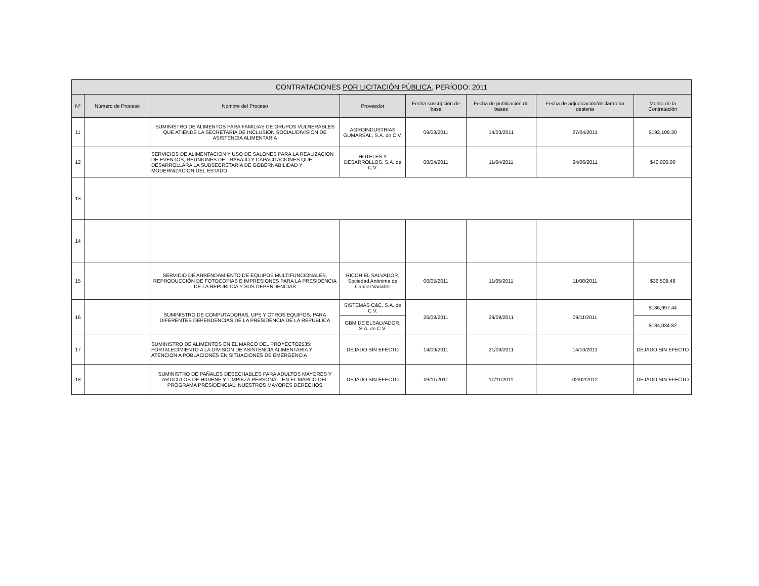| CONTRATACIONES POR LICITACIÓN PÚBLICA, PERÍODO: 2011 | | | | | | | |
| --- | --- | --- | --- | --- | --- | --- | --- |
| N° | Número de Proceso | Nombre del Proceso | Proveedor | Fecha suscripción de base | Fecha de publicación de bases | Fecha de adjudicación/declaratoria desierta | Monto de la Contratación |
| 11 | | SUMINISTRO DE ALIMENTOS PARA FAMILIAS DE GRUPOS VULNERABLES QUE ATIENDE LA SECRETARIA DE INCLUSION SOCIAL/DIVISION DE ASISTENCIA ALIMENTARIA | AGROINDUSTRIAS GUMARSAL, S.A. de C.V. | 09/03/2011 | 14/03/2011 | 27/04/2011 | $192,108.30 |
| 12 | | SERVICIOS DE ALIMENTACION Y USO DE SALONES PARA LA REALIZACION DE EVENTOS, REUNIONES DE TRABAJO Y CAPACITACIONES QUE DESARROLLARA LA SUBSECRETARIA DE GOBERNABILIDAD Y MODERNIZACION DEL ESTADO | HOTELES Y DESARROLLOS, S.A. de C.V. | 08/04/2011 | 11/04/2011 | 24/06/2011 | $40,000.00 |
| 13 | | | | | | | |
| 14 | | | | | | | |
| 15 | | SERVICIO DE ARRENDAMIENTO DE EQUIPOS MULTIFUNCIONALES, REPRODUCCIÓN DE FOTOCOPIAS E IMPRESIONES PARA LA PRESIDENCIA DE LA REPÚBLICA Y SUS DEPENDENCIAS | RICOH EL SALVADOR, Sociedad Anónima de Capital Variable | 06/05/2011 | 11/05/2011 | 11/08/2011 | $36,509.48 |
| 16 | | SUMINISTRO DE COMPUTADORAS, UPS Y OTROS EQUIPOS, PARA DIFERENTES DEPENDENCIAS DE LA PRESIDENCIA DE LA REPUBLICA | SISTEMAS C&C, S.A. de C.V. | 26/08/2011 | 29/08/2011 | 09/11/2011 | $186,997.44 |
| | | | GBM DE ELSALVADOR, S.A. de C.V. | | | | $134,034.82 |
| 17 | | SUMINISTRO DE ALIMENTOS EN EL MARCO DEL PROYECTO2535: FORTALECIMIENTO A LA DIVISION DE ASISTENCIA ALIMENTARIA Y ATENCION A POBLACIONES EN SITUACIONES DE EMERGENCIA | DEJADO SIN EFECTO | 14/09/2011 | 21/09/2011 | 14/10/2011 | DEJADO SIN EFECTO |
| 18 | | SUMINISTRO DE PAÑALES DESECHABLES PARA ADULTOS MAYORES Y ARTICULOS DE HIGIENE Y LIMPIEZA PERSONAL, EN EL MARCO DEL PROGRAMA PRESIDENCIAL: NUESTROS MAYORES DERECHOS | DEJADO SIN EFECTO | 09/11/2011 | 10/11/2011 | 02/02/2012 | DEJADO SIN EFECTO |